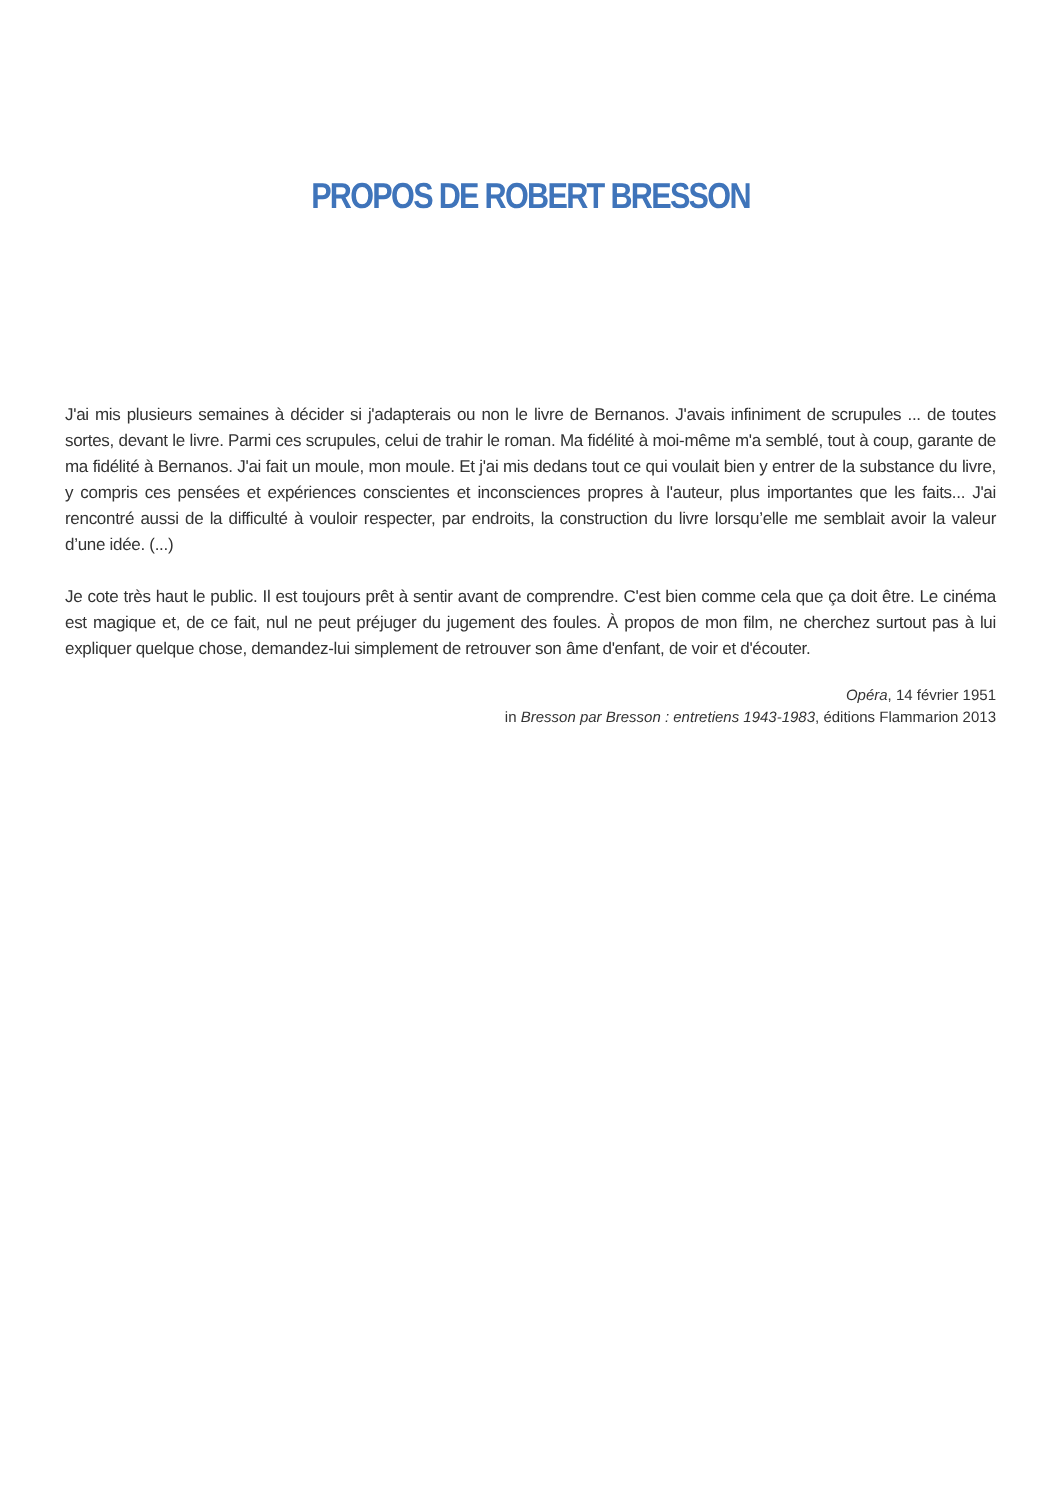PROPOS DE ROBERT BRESSON
J'ai mis plusieurs semaines à décider si j'adapterais ou non le livre de Bernanos. J'avais infiniment de scrupules ... de toutes sortes, devant le livre. Parmi ces scrupules, celui de trahir le roman. Ma fidélité à moi-même m'a semblé, tout à coup, garante de ma fidélité à Bernanos. J'ai fait un moule, mon moule. Et j'ai mis dedans tout ce qui voulait bien y entrer de la substance du livre, y compris ces pensées et expériences conscientes et inconsciences propres à l'auteur, plus importantes que les faits... J'ai rencontré aussi de la difficulté à vouloir respecter, par endroits, la construction du livre lorsqu’elle me semblait avoir la valeur d’une idée. (...)
Je cote très haut le public. Il est toujours prêt à sentir avant de comprendre. C'est bien comme cela que ça doit être. Le cinéma est magique et, de ce fait, nul ne peut préjuger du jugement des foules. À propos de mon film, ne cherchez surtout pas à lui expliquer quelque chose, demandez-lui simplement de retrouver son âme d'enfant, de voir et d'écouter.
Opéra, 14 février 1951
in Bresson par Bresson : entretiens 1943-1983, éditions Flammarion 2013